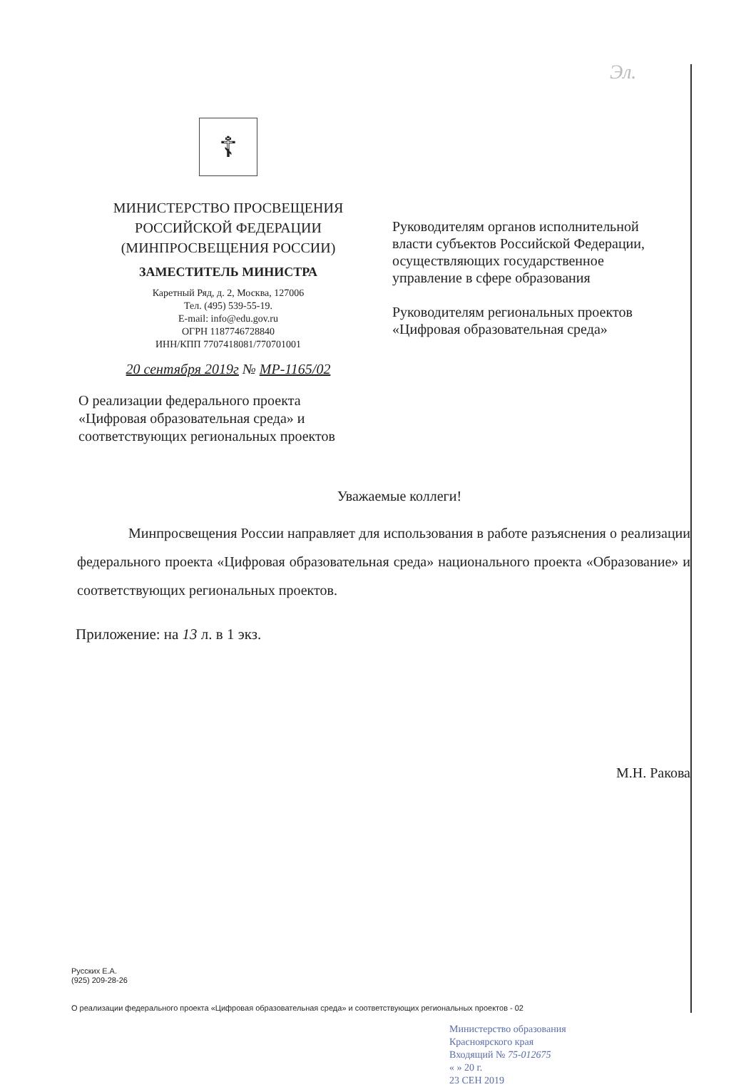Эл.
☦
МИНИСТЕРСТВО ПРОСВЕЩЕНИЯ
РОССИЙСКОЙ ФЕДЕРАЦИИ
(МИНПРОСВЕЩЕНИЯ РОССИИ)
ЗАМЕСТИТЕЛЬ МИНИСТРА
Каретный Ряд, д. 2, Москва, 127006
Тел. (495) 539-55-19.
E-mail: info@edu.gov.ru
ОГРН 1187746728840
ИНН/КПП 7707418081/770701001
20 сентября 2019г № МР-1165/02
Руководителям органов исполнительной
власти субъектов Российской Федерации,
осуществляющих государственное
управление в сфере образования
Руководителям региональных проектов
«Цифровая образовательная среда»
О реализации федерального проекта
«Цифровая образовательная среда» и
соответствующих региональных проектов
Уважаемые коллеги!
Минпросвещения России направляет для использования в работе разъяснения о реализации федерального проекта «Цифровая образовательная среда» национального проекта «Образование» и соответствующих региональных проектов.
Приложение: на 13 л. в 1 экз.
М.Н. Ракова
Русских Е.А.
(925) 209-28-26
О реализации федерального проекта «Цифровая образовательная среда» и соответствующих региональных проектов - 02
Министерство образования
Красноярского края
Входящий № 75-012675
« » 20 г.
23 СЕН 2019